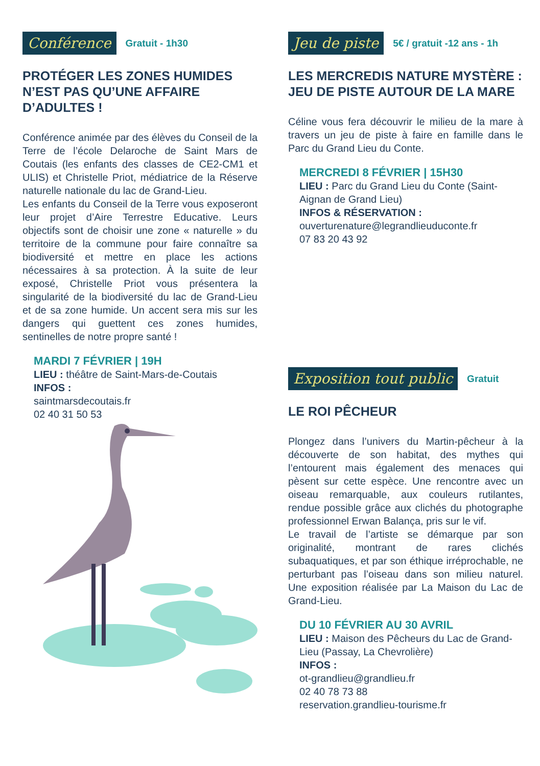Conférence Gratuit - 1h30
PROTÉGER LES ZONES HUMIDES N’EST PAS QU’UNE AFFAIRE D’ADULTES !
Conférence animée par des élèves du Conseil de la Terre de l’école Delaroche de Saint Mars de Coutais (les enfants des classes de CE2-CM1 et ULIS) et Christelle Priot, médiatrice de la Réserve naturelle nationale du lac de Grand-Lieu.
Les enfants du Conseil de la Terre vous exposeront leur projet d’Aire Terrestre Educative. Leurs objectifs sont de choisir une zone « naturelle » du territoire de la commune pour faire connaître sa biodiversité et mettre en place les actions nécessaires à sa protection. À la suite de leur exposé, Christelle Priot vous présentera la singularité de la biodiversité du lac de Grand-Lieu et de sa zone humide. Un accent sera mis sur les dangers qui guettent ces zones humides, sentinelles de notre propre santé !
MARDI 7 FÉVRIER | 19H
LIEU : théâtre de Saint-Mars-de-Coutais
INFOS :
saintmarsdecoutais.fr
02 40 31 50 53
Jeu de piste 5€ / gratuit -12 ans - 1h
LES MERCREDIS NATURE MYSTÈRE : JEU DE PISTE AUTOUR DE LA MARE
Céline vous fera découvrir le milieu de la mare à travers un jeu de piste à faire en famille dans le Parc du Grand Lieu du Conte.
MERCREDI 8 FÉVRIER | 15H30
LIEU : Parc du Grand Lieu du Conte (Saint-Aignan de Grand Lieu)
INFOS & RÉSERVATION :
ouverturenature@legrandlieuduconte.fr
07 83 20 43 92
Exposition tout public Gratuit
LE ROI PÊCHEUR
Plongez dans l’univers du Martin-pêcheur à la découverte de son habitat, des mythes qui l’entourent mais également des menaces qui pèsent sur cette espèce. Une rencontre avec un oiseau remarquable, aux couleurs rutilantes, rendue possible grâce aux clichés du photographe professionnel Erwan Balança, pris sur le vif.
Le travail de l’artiste se démarque par son originalité, montrant de rares clichés subaquatiques, et par son éthique irréprochable, ne perturbant pas l’oiseau dans son milieu naturel. Une exposition réalisée par La Maison du Lac de Grand-Lieu.
DU 10 FÉVRIER AU 30 AVRIL
LIEU : Maison des Pêcheurs du Lac de Grand-Lieu (Passay, La Chevrolière)
INFOS :
ot-grandlieu@grandlieu.fr
02 40 78 73 88
reservation.grandlieu-tourisme.fr